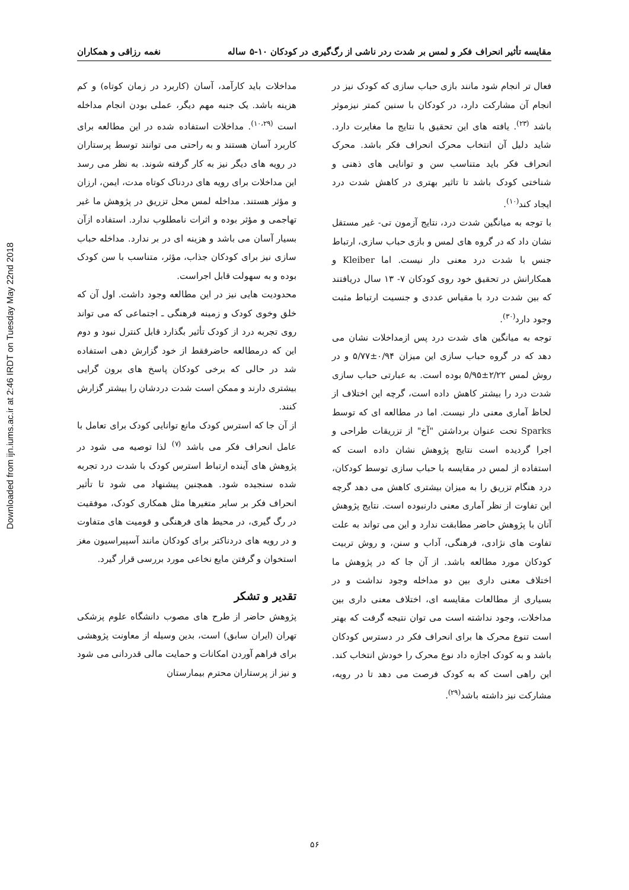Downloaded from ijn.iums.ac.ir at 2:46 IRDT on Tuesday May 22nd 2018
مقایسه تأثیر انحراف فکر و لمس بر شدت ردر ناشی از رگ‌گیری در کودکان ۱۰-۵ ساله نغمه رزاقی و همکاران
فعال تر انجام شود مانند بازی حباب سازی که کودک نیز در انجام آن مشارکت دارد، در کودکان با سنین کمتر نیزموثر باشد <sup>(۲۳)</sup>. یافته های این تحقیق با نتایج ما مغایرت دارد. شاید دلیل آن انتخاب محرک انحراف فکر باشد. محرک انحراف فکر باید متناسب سن و توانایی های ذهنی و شناختی کودک باشد تا تاثیر بهتری در کاهش شدت درد ایجاد کند<sup>(۱۰)</sup>.
با توجه به میانگین شدت درد، نتایج آزمون تی- غیر مستقل نشان داد که در گروه های لمس و بازی حباب سازی، ارتباط جنس با شدت درد معنی دار نیست. اما Kleiber و همکارانش در تحقیق خود روی کودکان ۷- ۱۳ سال دریافتند که بین شدت درد با مقیاس عددی و جنسیت ارتباط مثبت وجود دارد<sup>(۳۰)</sup>.
توجه به میانگین های شدت درد پس ازمداخلات نشان می دهد که در گروه حباب سازی این میزان ۰/۹۴±۵/۷۷ و در روش لمس ۲/۲۲±۵/۹۵ بوده است. به عبارتی حباب سازی شدت درد را بیشتر کاهش داده است، گرچه این اختلاف از لحاظ آماری معنی دار نیست. اما در مطالعه ای که توسط Sparks تحت عنوان برداشتن "آخ" از تزریقات طراحی و اجرا گردیده است نتایج پژوهش نشان داده است که استفاده از لمس در مقایسه با حباب سازی توسط کودکان، درد هنگام تزریق را به میزان بیشتری کاهش می دهد گرچه این تفاوت از نظر آماری معنی دارنبوده است. نتایج پژوهش آنان با پژوهش حاضر مطابقت ندارد و این می تواند به علت تفاوت های نژادی، فرهنگی، آداب و سنن، و روش تربیت کودکان مورد مطالعه باشد. از آن جا که در پژوهش ما اختلاف معنی داری بین دو مداخله وجود نداشت و در بسیاری از مطالعات مقایسه ای، اختلاف معنی داری بین مداخلات، وجود نداشته است می توان نتیجه گرفت که بهتر است تنوع محرک ها برای انحراف فکر در دسترس کودکان باشد و به کودک اجازه داد نوع محرک را خودش انتخاب کند. این راهی است که به کودک فرصت می دهد تا در رویه، مشارکت نیز داشته باشد<sup>(۲۹)</sup>.
مداخلات باید کارآمد، آسان (کاربرد در زمان کوتاه) و کم هزینه باشد. یک جنبه مهم دیگر، عملی بودن انجام مداخله است <sup>(۱۰،۲۹)</sup>. مداخلات استفاده شده در این مطالعه برای کاربرد آسان هستند و به راحتی می توانند توسط پرستاران در رویه های دیگر نیز به کار گرفته شوند. به نظر می رسد این مداخلات برای رویه های دردناک کوتاه مدت، ایمن، ارزان و مؤثر هستند. مداخله لمس محل تزریق در پژوهش ما غیر تهاجمی و مؤثر بوده و اثرات نامطلوب ندارد. استفاده ازآن بسیار آسان می باشد و هزینه ای در بر ندارد. مداخله حباب سازی نیز برای کودکان جذاب، مؤثر، متناسب با سن کودک بوده و به سهولت قابل اجراست.
محدودیت هایی نیز در این مطالعه وجود داشت. اول آن که خلق وخوی کودک و زمینه فرهنگی ـ اجتماعی که می تواند روی تجربه درد از کودک تأثیر بگذارد قابل کنترل نبود و دوم این که درمطالعه حاضرفقط از خود گزارش دهی استفاده شد در حالی که برخی کودکان پاسخ های برون گرایی بیشتری دارند و ممکن است شدت دردشان را بیشتر گزارش کنند.
از آن جا که استرس کودک مانع توانایی کودک برای تعامل با عامل انحراف فکر می باشد <sup>(۷)</sup> لذا توصیه می شود در پژوهش های آینده ارتباط استرس کودک با شدت درد تجربه شده سنجیده شود. همچنین پیشنهاد می شود تا تأثیر انحراف فکر بر سایر متغیرها مثل همکاری کودک، موفقیت در رگ گیری، در محیط های فرهنگی و قومیت های متفاوت و در رویه های دردناکتر برای کودکان مانند آسپیراسیون مغز استخوان و گرفتن مایع نخاعی مورد بررسی قرار گیرد.
تقدیر و تشکر
پژوهش حاضر از طرح های مصوب دانشگاه علوم پزشکی تهران (ایران سابق) است، بدین وسیله از معاونت پژوهشی برای فراهم آوردن امکانات و حمایت مالی قدردانی می شود و نیز از پرستاران محترم بیمارستان
۵۶